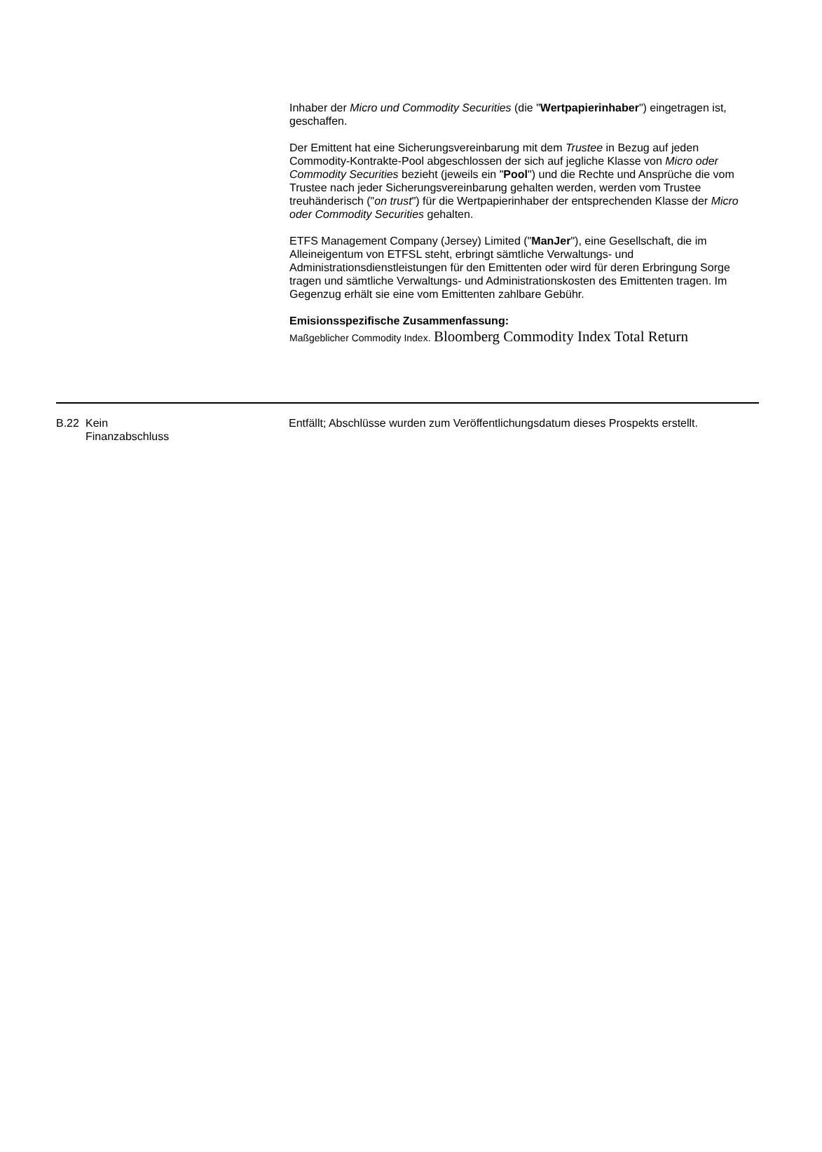Inhaber der Micro und Commodity Securities (die "Wertpapierinhaber") eingetragen ist, geschaffen.
Der Emittent hat eine Sicherungsvereinbarung mit dem Trustee in Bezug auf jeden Commodity-Kontrakte-Pool abgeschlossen der sich auf jegliche Klasse von Micro oder Commodity Securities bezieht (jeweils ein "Pool") und die Rechte und Ansprüche die vom Trustee nach jeder Sicherungsvereinbarung gehalten werden, werden vom Trustee treuhänderisch ("on trust") für die Wertpapierinhaber der entsprechenden Klasse der Micro oder Commodity Securities gehalten.
ETFS Management Company (Jersey) Limited ("ManJer"), eine Gesellschaft, die im Alleineigentum von ETFSL steht, erbringt sämtliche Verwaltungs- und Administrationsdienstleistungen für den Emittenten oder wird für deren Erbringung Sorge tragen und sämtliche Verwaltungs- und Administrationskosten des Emittenten tragen. Im Gegenzug erhält sie eine vom Emittenten zahlbare Gebühr.
Emisionsspezifische Zusammenfassung:
Maßgeblicher Commodity Index. Bloomberg Commodity Index Total Return
| B.22 | Kein Finanzabschluss | Entfällt; Abschlüsse wurden zum Veröffentlichungsdatum dieses Prospekts erstellt. |